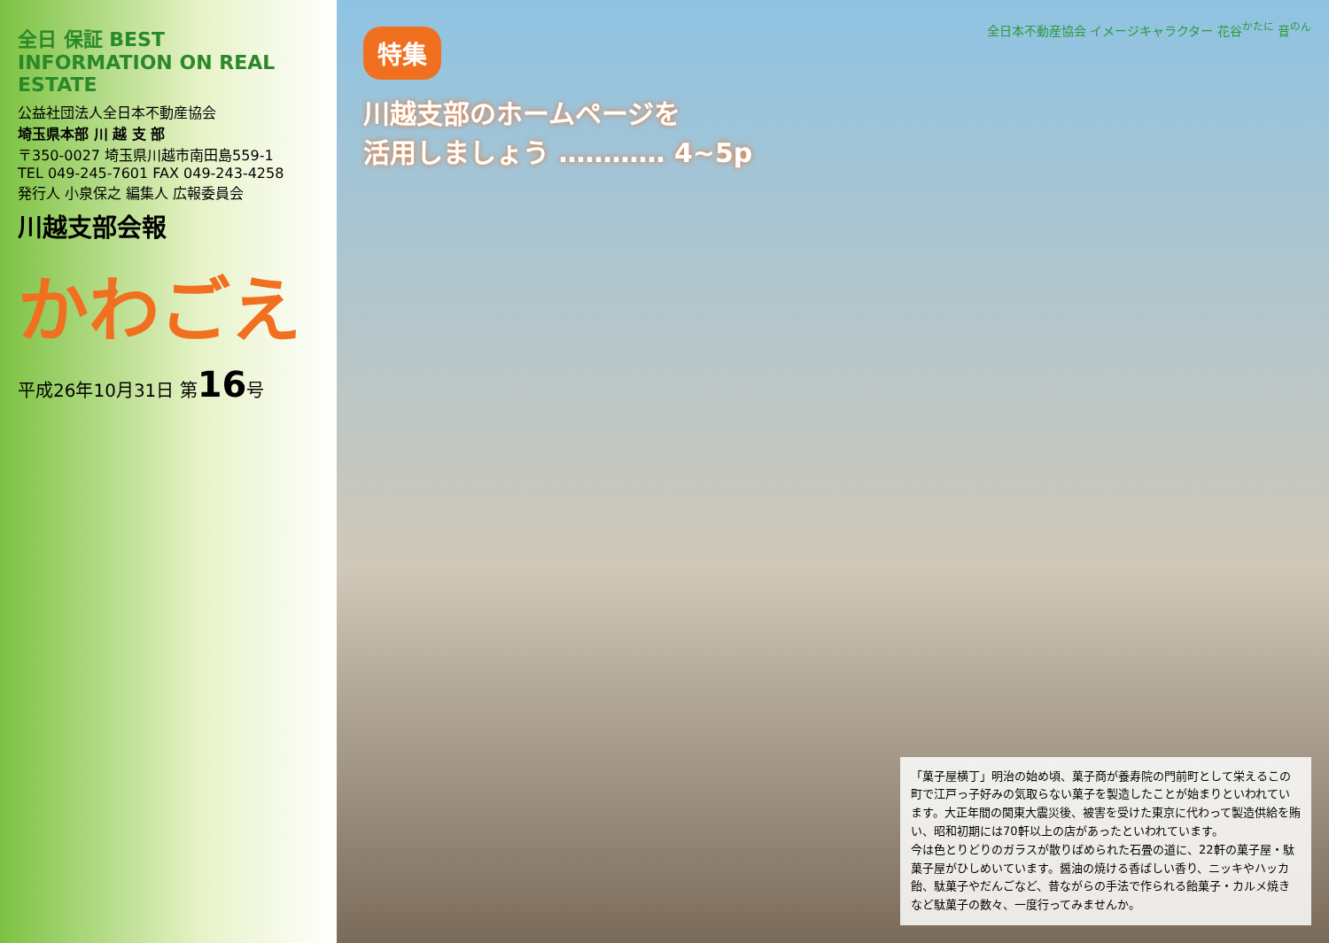全日 保証 BEST INFORMATION ON REAL ESTATE
公益社団法人全日本不動産協会
埼玉県本部 川 越 支 部
〒350-0027 埼玉県川越市南田島559-1
TEL 049-245-7601 FAX 049-243-4258
発行人 小泉保之 編集人 広報委員会
川越支部会報
かわごえ
平成26年10月31日 第16号
全日本不動産協会 イメージキャラクター 花谷<sup>かたに</sup> 音<sup>のん</sup>
特集
川越支部のホームページを
活用しましょう ………… 4~5p
「菓子屋横丁」明治の始め頃、菓子商が養寿院の門前町として栄えるこの町で江戸っ子好みの気取らない菓子を製造したことが始まりといわれています。大正年間の関東大震災後、被害を受けた東京に代わって製造供給を賄い、昭和初期には70軒以上の店があったといわれています。
今は色とりどりのガラスが散りばめられた石畳の道に、22軒の菓子屋・駄菓子屋がひしめいています。醤油の焼ける香ばしい香り、ニッキやハッカ飴、駄菓子やだんごなど、昔ながらの手法で作られる飴菓子・カルメ焼きなど駄菓子の数々、一度行ってみませんか。